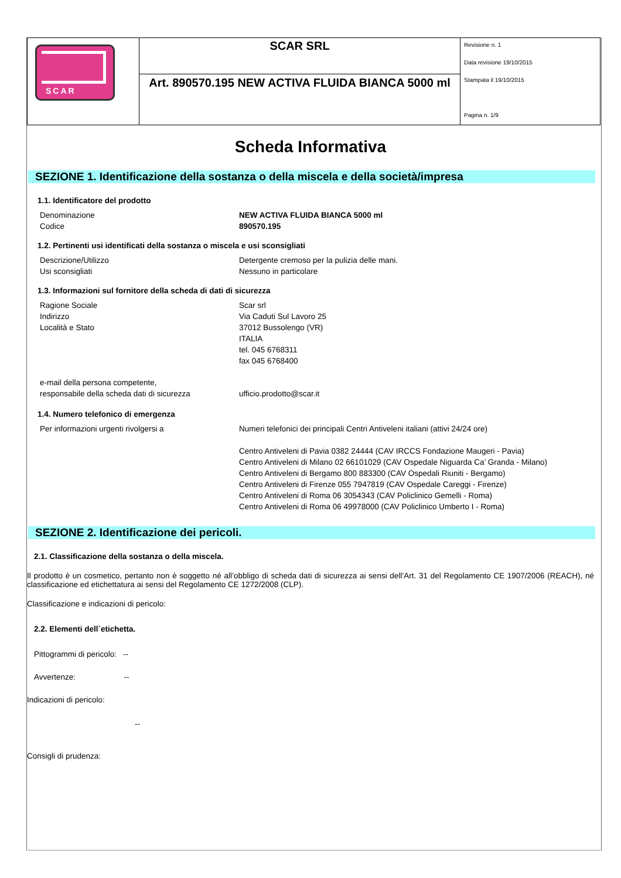| SCAR | SCAR SRL | Revisione n. 1 Data revisione 19/10/2015 Stampata il 19/10/2015 Pagina n. 1/9 |
| | Art. 890570.195 NEW ACTIVA FLUIDA BIANCA 5000 ml | |
Scheda Informativa
SEZIONE 1. Identificazione della sostanza o della miscela e della società/impresa
1.1. Identificatore del prodotto
Denominazione
Codice
NEW ACTIVA FLUIDA BIANCA 5000 ml
890570.195
1.2. Pertinenti usi identificati della sostanza o miscela e usi sconsigliati
Descrizione/Utilizzo
Usi sconsigliati
Detergente cremoso per la pulizia delle mani.
Nessuno in particolare
1.3. Informazioni sul fornitore della scheda di dati di sicurezza
Ragione Sociale
Indirizzo
Località e Stato
Scar srl
Via Caduti Sul Lavoro 25
37012 Bussolengo (VR)
ITALIA
tel. 045 6768311
fax 045 6768400
e-mail della persona competente,
responsabile della scheda dati di sicurezza
ufficio.prodotto@scar.it
1.4. Numero telefonico di emergenza
Per informazioni urgenti rivolgersi a Numeri telefonici dei principali Centri Antiveleni italiani (attivi 24/24 ore)
Centro Antiveleni di Pavia 0382 24444 (CAV IRCCS Fondazione Maugeri - Pavia)
Centro Antiveleni di Milano 02 66101029 (CAV Ospedale Niguarda Ca’ Granda - Milano)
Centro Antiveleni di Bergamo 800 883300 (CAV Ospedali Riuniti - Bergamo)
Centro Antiveleni di Firenze 055 7947819 (CAV Ospedale Careggi - Firenze)
Centro Antiveleni di Roma 06 3054343 (CAV Policlinico Gemelli - Roma)
Centro Antiveleni di Roma 06 49978000 (CAV Policlinico Umberto I - Roma)
SEZIONE 2. Identificazione dei pericoli.
2.1. Classificazione della sostanza o della miscela.
Il prodotto è un cosmetico, pertanto non è soggetto né all’obbligo di scheda dati di sicurezza ai sensi dell’Art. 31 del Regolamento CE 1907/2006 (REACH), né classificazione ed etichettatura ai sensi del Regolamento CE 1272/2008 (CLP).
Classificazione e indicazioni di pericolo:
2.2. Elementi dell`etichetta.
Pittogrammi di pericolo: --
Avvertenze: --
Indicazioni di pericolo:
--
Consigli di prudenza: